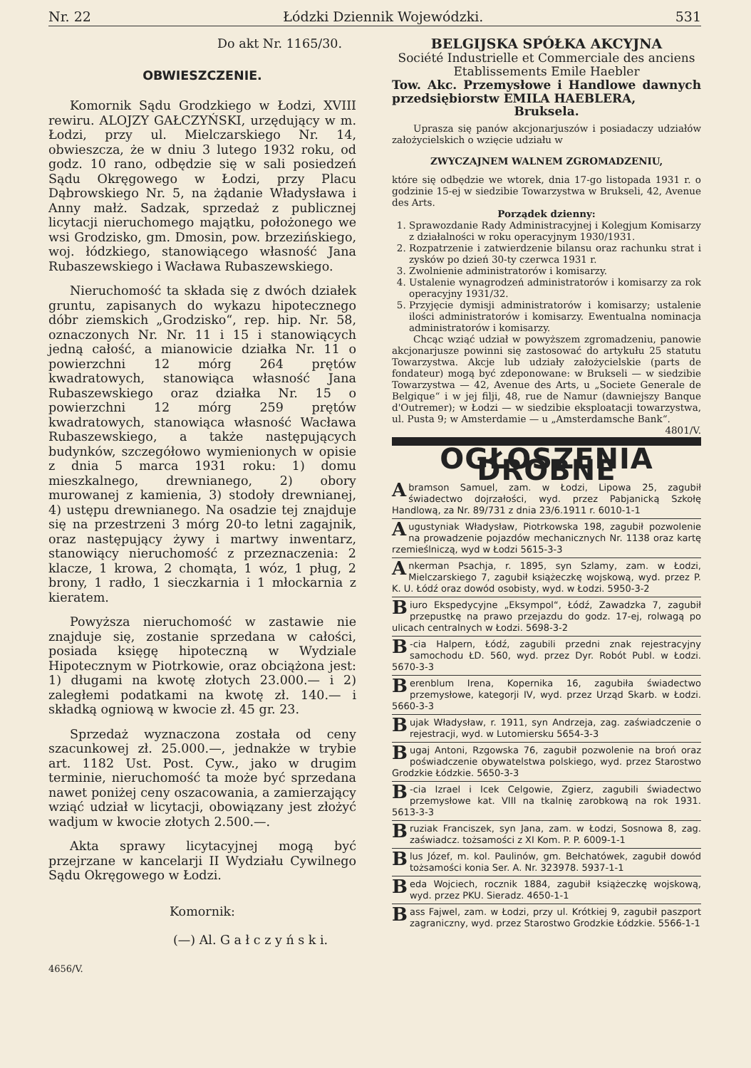Nr. 22 Łódzki Dziennik Wojewódzki. 531
Do akt Nr. 1165/30.
OBWIESZCZENIE.
Komornik Sądu Grodzkiego w Łodzi, XVIII rewiru. ALOJZY GAŁCZYŃSKI, urzędujący w m. Łodzi, przy ul. Mielczarskiego Nr. 14, obwieszcza, że w dniu 3 lutego 1932 roku, od godz. 10 rano, odbędzie się w sali posiedzeń Sądu Okręgowego w Łodzi, przy Placu Dąbrowskiego Nr. 5, na żądanie Władysława i Anny małż. Sadzak, sprzedaż z publicznej licytacji nieruchomego majątku, położonego we wsi Grodzisko, gm. Dmosin, pow. brzezińskiego, woj. łódzkiego, stanowiącego własność Jana Rubaszewskiego i Wacława Rubaszewskiego.
Nieruchomość ta składa się z dwóch działek gruntu, zapisanych do wykazu hipotecznego dóbr ziemskich „Grodzisko“, rep. hip. Nr. 58, oznaczonych Nr. Nr. 11 i 15 i stanowiących jedną całość, a mianowicie działka Nr. 11 o powierzchni 12 mórg 264 prętów kwadratowych, stanowiąca własność Jana Rubaszewskiego oraz działka Nr. 15 o powierzchni 12 mórg 259 prętów kwadratowych, stanowiąca własność Wacława Rubaszewskiego, a także następujących budynków, szczegółowo wymienionych w opisie z dnia 5 marca 1931 roku: 1) domu mieszkalnego, drewnianego, 2) obory murowanej z kamienia, 3) stodoły drewnianej, 4) ustępu drewnianego. Na osadzie tej znajduje się na przestrzeni 3 mórg 20-to letni zagajnik, oraz następujący żywy i martwy inwentarz, stanowiący nieruchomość z przeznaczenia: 2 klacze, 1 krowa, 2 chomąta, 1 wóz, 1 pług, 2 brony, 1 radło, 1 sieczkarnia i 1 młockarnia z kieratem.
Powyższa nieruchomość w zastawie nie znajduje się, zostanie sprzedana w całości, posiada księgę hipoteczną w Wydziale Hipotecznym w Piotrkowie, oraz obciążona jest: 1) długami na kwotę złotych 23.000.— i 2) zaległemi podatkami na kwotę zł. 140.— i składką ogniową w kwocie zł. 45 gr. 23.
Sprzedaż wyznaczona została od ceny szacunkowej zł. 25.000.—, jednakże w trybie art. 1182 Ust. Post. Cyw., jako w drugim terminie, nieruchomość ta może być sprzedana nawet poniżej ceny oszacowania, a zamierzający wziąć udział w licytacji, obowiązany jest złożyć wadjum w kwocie złotych 2.500.—.
Akta sprawy licytacyjnej mogą być przejrzane w kancelarji II Wydziału Cywilnego Sądu Okręgowego w Łodzi.
Komornik:
(—) Al. G a ł c z y ń s k i.
4656/V.
BELGIJSKA SPÓŁKA AKCYJNA
Société Industrielle et Commerciale des anciens Etablissements Emile Haebler
Tow. Akc. Przemysłowe i Handlowe dawnych przedsiębiorstw EMILA HAEBLERA,
Bruksela.
Uprasza się panów akcjonarjuszów i posiadaczy udziałów założycielskich o wzięcie udziału w
ZWYCZAJNEM WALNEM ZGROMADZENIU,
które się odbędzie we wtorek, dnia 17-go listopada 1931 r. o godzinie 15-ej w siedzibie Towarzystwa w Brukseli, 42, Avenue des Arts.
Porządek dzienny:
1. Sprawozdanie Rady Administracyjnej i Kolegjum Komisarzy z działalności w roku operacyjnym 1930/1931.
2. Rozpatrzenie i zatwierdzenie bilansu oraz rachunku strat i zysków po dzień 30-ty czerwca 1931 r.
3. Zwolnienie administratorów i komisarzy.
4. Ustalenie wynagrodzeń administratorów i komisarzy za rok operacyjny 1931/32.
5. Przyjęcie dymisji administratorów i komisarzy; ustalenie ilości administratorów i komisarzy. Ewentualna nominacja administratorów i komisarzy.
Chcąc wziąć udział w powyższem zgromadzeniu, panowie akcjonarjusze powinni się zastosować do artykułu 25 statutu Towarzystwa. Akcje lub udziały założycielskie (parts de fondateur) mogą być zdeponowane: w Brukseli — w siedzibie Towarzystwa — 42, Avenue des Arts, u „Societe Generale de Belgique“ i w jej filji, 48, rue de Namur (dawniejszy Banque d'Outremer); w Łodzi — w siedzibie eksploatacji towarzystwa, ul. Pusta 9; w Amsterdamie — u „Amsterdamsche Bank“. 4801/V.
OGŁOSZENIA DROBNE
Abramson Samuel, zam. w Łodzi, Lipowa 25, zagubił świadectwo dojrzałości, wyd. przez Pabjanicką Szkołę Handlową, za Nr. 89/731 z dnia 23/6.1911 r. 6010-1-1
Augustyniak Władysław, Piotrkowska 198, zagubił pozwolenie na prowadzenie pojazdów mechanicznych Nr. 1138 oraz kartę rzemieślniczą, wyd w Łodzi 5615-3-3
Ankerman Psachja, r. 1895, syn Szlamy, zam. w Łodzi, Mielczarskiego 7, zagubił książeczkę wojskową, wyd. przez P. K. U. Łódź oraz dowód osobisty, wyd. w Łodzi. 5950-3-2
Biuro Ekspedycyjne „Eksympol“, Łódź, Zawadzka 7, zagubił przepustkę na prawo przejazdu do godz. 17-ej, rolwagą po ulicach centralnych w Łodzi. 5698-3-2
B -cia Halpern, Łódź, zagubili przedni znak rejestracyjny samochodu ŁD. 560, wyd. przez Dyr. Robót Publ. w Łodzi. 5670-3-3
Berenblum Irena, Kopernika 16, zagubiła świadectwo przemysłowe, kategorji IV, wyd. przez Urząd Skarb. w Łodzi. 5660-3-3
Bujak Władysław, r. 1911, syn Andrzeja, zag. zaświadczenie o rejestracji, wyd. w Lutomiersku 5654-3-3
Bugaj Antoni, Rzgowska 76, zagubił pozwolenie na broń oraz poświadczenie obywatelstwa polskiego, wyd. przez Starostwo Grodzkie Łódzkie. 5650-3-3
B -cia Izrael i Icek Celgowie, Zgierz, zagubili świadectwo przemysłowe kat. VIII na tkalnię zarobkową na rok 1931. 5613-3-3
Bruziak Franciszek, syn Jana, zam. w Łodzi, Sosnowa 8, zag. zaświadcz. tożsamości z XI Kom. P. P. 6009-1-1
Blus Józef, m. kol. Paulinów, gm. Bełchatówek, zagubił dowód tożsamości konia Ser. A. Nr. 323978. 5937-1-1
Beda Wojciech, rocznik 1884, zagubił książeczkę wojskową, wyd. przez PKU. Sieradz. 4650-1-1
Bass Fajwel, zam. w Łodzi, przy ul. Krótkiej 9, zagubił paszport zagraniczny, wyd. przez Starostwo Grodzkie Łódzkie. 5566-1-1